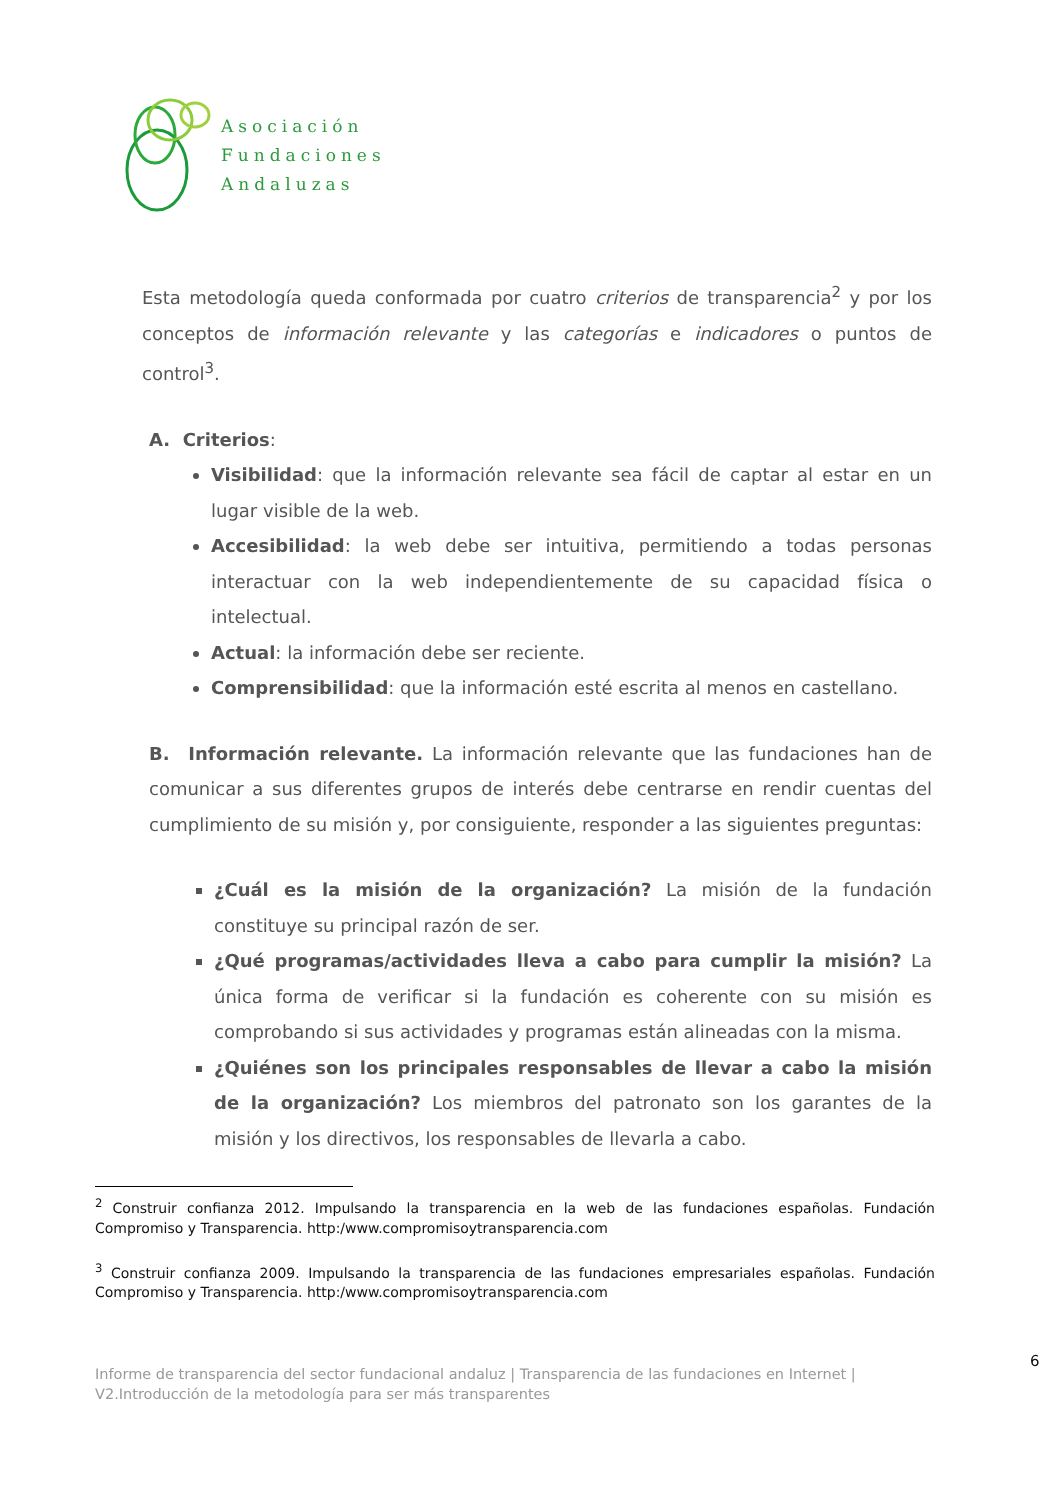Asociación
Fundaciones
Andaluzas
Esta metodología queda conformada por cuatro criterios de transparencia<sup>2</sup> y por los conceptos de información relevante y las categorías e indicadores o puntos de control<sup>3</sup>.
A. Criterios:
Visibilidad: que la información relevante sea fácil de captar al estar en un lugar visible de la web.
Accesibilidad: la web debe ser intuitiva, permitiendo a todas personas interactuar con la web independientemente de su capacidad física o intelectual.
Actual: la información debe ser reciente.
Comprensibilidad: que la información esté escrita al menos en castellano.
B. Información relevante. La información relevante que las fundaciones han de comunicar a sus diferentes grupos de interés debe centrarse en rendir cuentas del cumplimiento de su misión y, por consiguiente, responder a las siguientes preguntas:
¿Cuál es la misión de la organización? La misión de la fundación constituye su principal razón de ser.
¿Qué programas/actividades lleva a cabo para cumplir la misión? La única forma de verificar si la fundación es coherente con su misión es comprobando si sus actividades y programas están alineadas con la misma.
¿Quiénes son los principales responsables de llevar a cabo la misión de la organización? Los miembros del patronato son los garantes de la misión y los directivos, los responsables de llevarla a cabo.
<sup>2</sup> Construir confianza 2012. Impulsando la transparencia en la web de las fundaciones españolas. Fundación Compromiso y Transparencia. http:/www.compromisoytransparencia.com
<sup>3</sup> Construir confianza 2009. Impulsando la transparencia de las fundaciones empresariales españolas. Fundación Compromiso y Transparencia. http:/www.compromisoytransparencia.com
6
Informe de transparencia del sector fundacional andaluz | Transparencia de las fundaciones en Internet |
V2.Introducción de la metodología para ser más transparentes